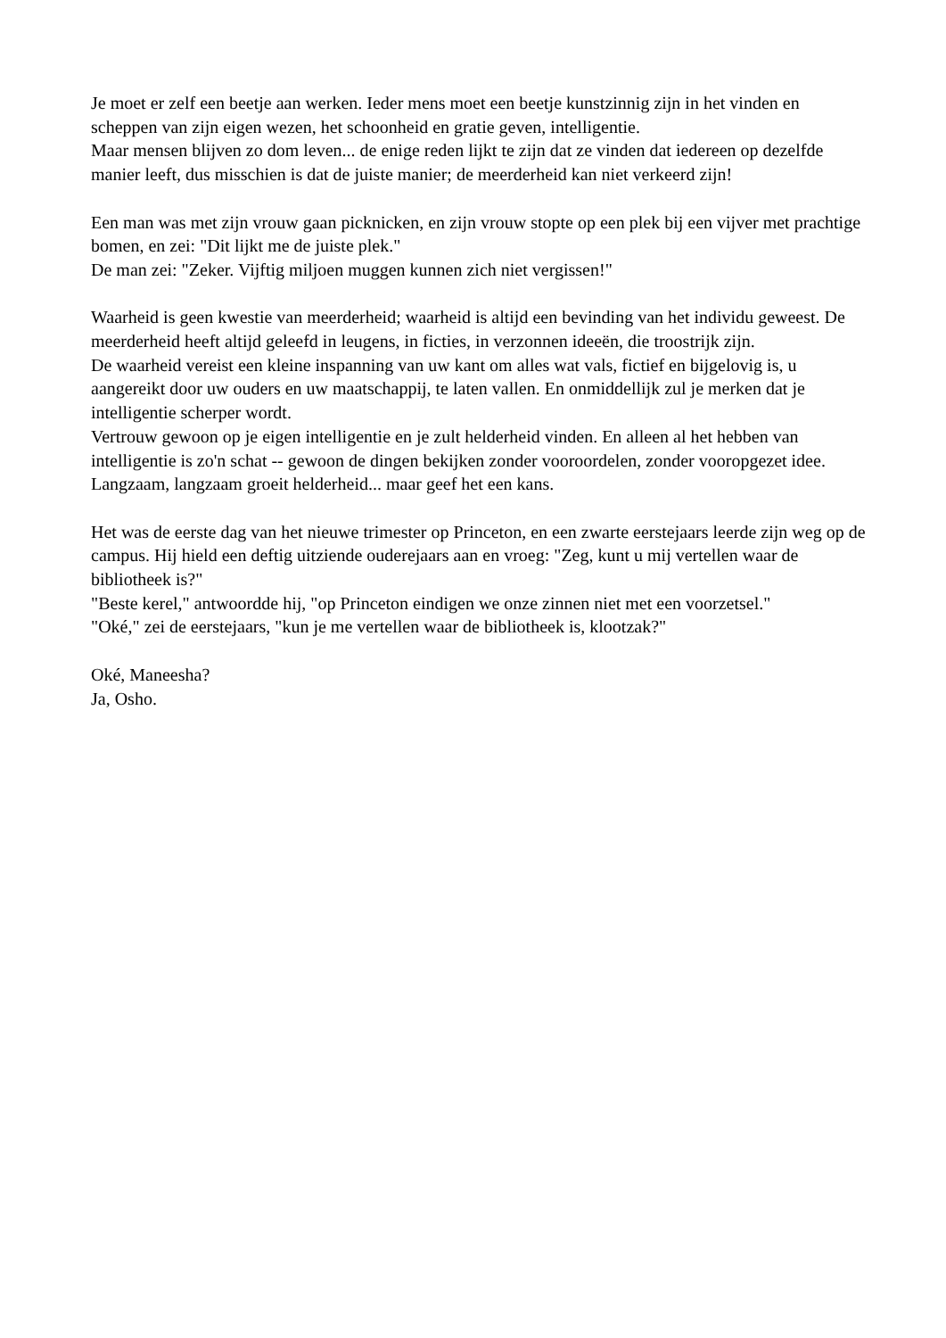Je moet er zelf een beetje aan werken. Ieder mens moet een beetje kunstzinnig zijn in het vinden en scheppen van zijn eigen wezen, het schoonheid en gratie geven, intelligentie.
Maar mensen blijven zo dom leven... de enige reden lijkt te zijn dat ze vinden dat iedereen op dezelfde manier leeft, dus misschien is dat de juiste manier; de meerderheid kan niet verkeerd zijn!
Een man was met zijn vrouw gaan picknicken, en zijn vrouw stopte op een plek bij een vijver met prachtige bomen, en zei: "Dit lijkt me de juiste plek."
De man zei: "Zeker. Vijftig miljoen muggen kunnen zich niet vergissen!"
Waarheid is geen kwestie van meerderheid; waarheid is altijd een bevinding van het individu geweest. De meerderheid heeft altijd geleefd in leugens, in ficties, in verzonnen ideeën, die troostrijk zijn.
De waarheid vereist een kleine inspanning van uw kant om alles wat vals, fictief en bijgelovig is, u aangereikt door uw ouders en uw maatschappij, te laten vallen. En onmiddellijk zul je merken dat je intelligentie scherper wordt.
Vertrouw gewoon op je eigen intelligentie en je zult helderheid vinden. En alleen al het hebben van intelligentie is zo'n schat -- gewoon de dingen bekijken zonder vooroordelen, zonder vooropgezet idee. Langzaam, langzaam groeit helderheid... maar geef het een kans.
Het was de eerste dag van het nieuwe trimester op Princeton, en een zwarte eerstejaars leerde zijn weg op de campus. Hij hield een deftig uitziende ouderejaars aan en vroeg: "Zeg, kunt u mij vertellen waar de bibliotheek is?"
"Beste kerel," antwoordde hij, "op Princeton eindigen we onze zinnen niet met een voorzetsel."
"Oké," zei de eerstejaars, "kun je me vertellen waar de bibliotheek is, klootzak?"
Oké, Maneesha?
Ja, Osho.